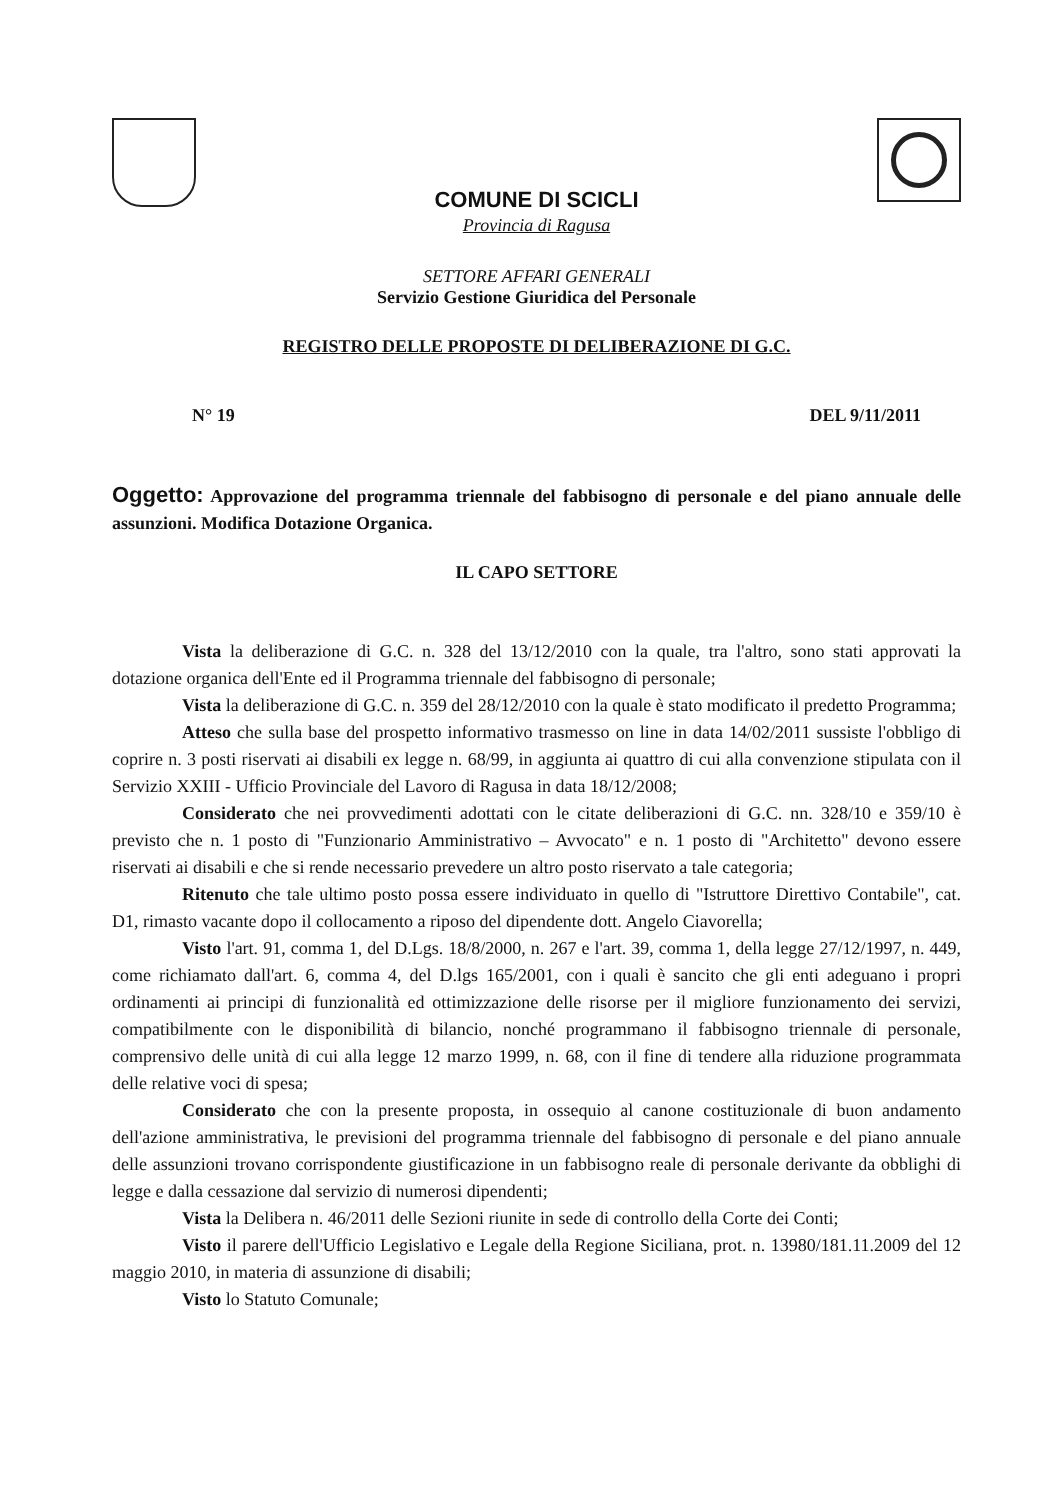COMUNE DI SCICLI
Provincia di Ragusa
SETTORE AFFARI GENERALI
Servizio Gestione Giuridica del Personale
REGISTRO DELLE PROPOSTE DI DELIBERAZIONE DI G.C.
N° 19 DEL 9/11/2011
Oggetto: Approvazione del programma triennale del fabbisogno di personale e del piano annuale delle assunzioni. Modifica Dotazione Organica.
IL CAPO SETTORE
Vista la deliberazione di G.C. n. 328 del 13/12/2010 con la quale, tra l'altro, sono stati approvati la dotazione organica dell'Ente ed il Programma triennale del fabbisogno di personale;
Vista la deliberazione di G.C. n. 359 del 28/12/2010 con la quale è stato modificato il predetto Programma;
Atteso che sulla base del prospetto informativo trasmesso on line in data 14/02/2011 sussiste l'obbligo di coprire n. 3 posti riservati ai disabili ex legge n. 68/99, in aggiunta ai quattro di cui alla convenzione stipulata con il Servizio XXIII - Ufficio Provinciale del Lavoro di Ragusa in data 18/12/2008;
Considerato che nei provvedimenti adottati con le citate deliberazioni di G.C. nn. 328/10 e 359/10 è previsto che n. 1 posto di "Funzionario Amministrativo – Avvocato" e n. 1 posto di "Architetto" devono essere riservati ai disabili e che si rende necessario prevedere un altro posto riservato a tale categoria;
Ritenuto che tale ultimo posto possa essere individuato in quello di "Istruttore Direttivo Contabile", cat. D1, rimasto vacante dopo il collocamento a riposo del dipendente dott. Angelo Ciavorella;
Visto l'art. 91, comma 1, del D.Lgs. 18/8/2000, n. 267 e l'art. 39, comma 1, della legge 27/12/1997, n. 449, come richiamato dall'art. 6, comma 4, del D.lgs 165/2001, con i quali è sancito che gli enti adeguano i propri ordinamenti ai principi di funzionalità ed ottimizzazione delle risorse per il migliore funzionamento dei servizi, compatibilmente con le disponibilità di bilancio, nonché programmano il fabbisogno triennale di personale, comprensivo delle unità di cui alla legge 12 marzo 1999, n. 68, con il fine di tendere alla riduzione programmata delle relative voci di spesa;
Considerato che con la presente proposta, in ossequio al canone costituzionale di buon andamento dell'azione amministrativa, le previsioni del programma triennale del fabbisogno di personale e del piano annuale delle assunzioni trovano corrispondente giustificazione in un fabbisogno reale di personale derivante da obblighi di legge e dalla cessazione dal servizio di numerosi dipendenti;
Vista la Delibera n. 46/2011 delle Sezioni riunite in sede di controllo della Corte dei Conti;
Visto il parere dell'Ufficio Legislativo e Legale della Regione Siciliana, prot. n. 13980/181.11.2009 del 12 maggio 2010, in materia di assunzione di disabili;
Visto lo Statuto Comunale;